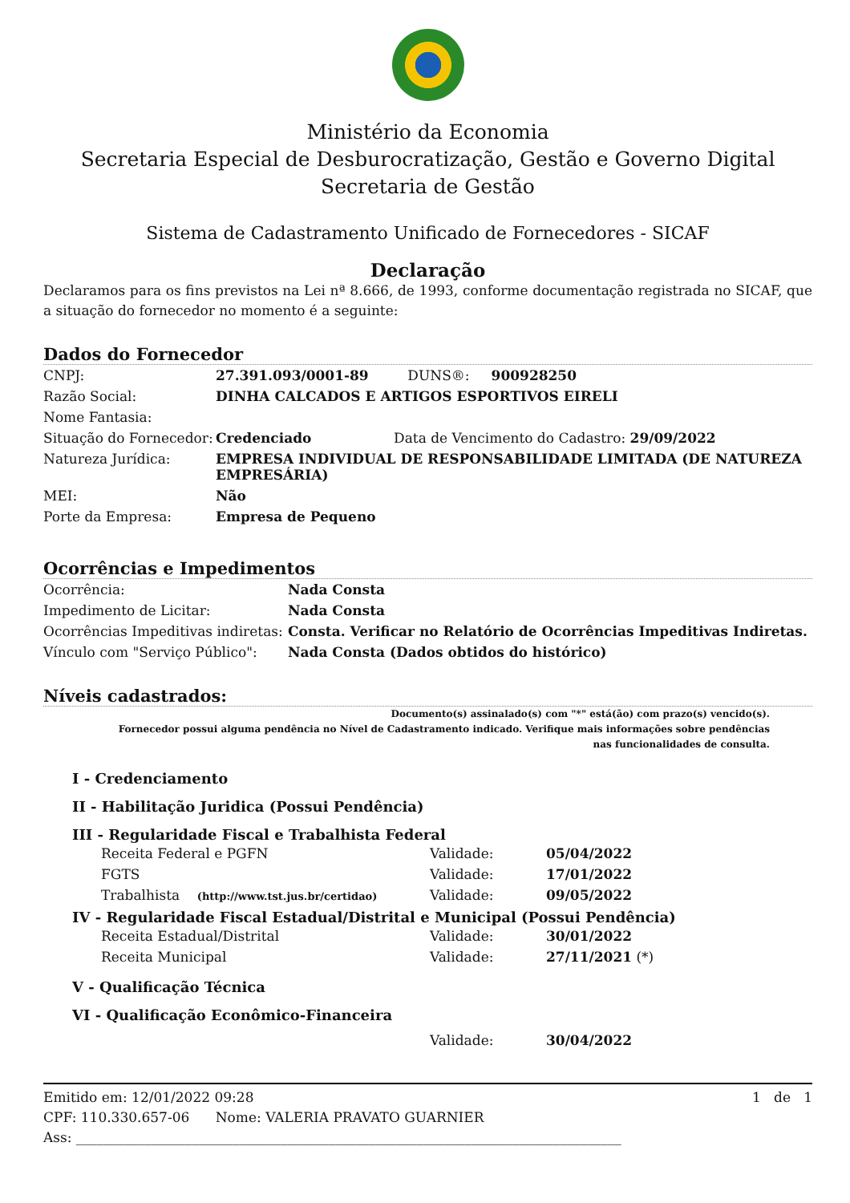Ministério da Economia
Secretaria Especial de Desburocratização, Gestão e Governo Digital
Secretaria de Gestão
Sistema de Cadastramento Unificado de Fornecedores - SICAF
Declaração
Declaramos para os fins previstos na Lei nª 8.666, de 1993, conforme documentação registrada no SICAF, que a situação do fornecedor no momento é a seguinte:
Dados do Fornecedor
| CNPJ: | 27.391.093/0001-89 DUNS®: 900928250 |
| Razão Social: | DINHA CALCADOS E ARTIGOS ESPORTIVOS EIRELI |
| Nome Fantasia: | |
| Situação do Fornecedor: | Credenciado Data de Vencimento do Cadastro: 29/09/2022 |
| Natureza Jurídica: | EMPRESA INDIVIDUAL DE RESPONSABILIDADE LIMITADA (DE NATUREZA EMPRESÁRIA) |
| MEI: | Não |
| Porte da Empresa: | Empresa de Pequeno |
Ocorrências e Impedimentos
| Ocorrência: | Nada Consta |
| Impedimento de Licitar: | Nada Consta |
| Ocorrências Impeditivas indiretas: | Consta. Verificar no Relatório de Ocorrências Impeditivas Indiretas. |
| Vínculo com "Serviço Público": | Nada Consta (Dados obtidos do histórico) |
Níveis cadastrados:
Documento(s) assinalado(s) com "*" está(ão) com prazo(s) vencido(s).
Fornecedor possui alguma pendência no Nível de Cadastramento indicado. Verifique mais informações sobre pendências
nas funcionalidades de consulta.
I - Credenciamento
II - Habilitação Juridica (Possui Pendência)
III - Regularidade Fiscal e Trabalhista Federal
| Receita Federal e PGFN | Validade: | 05/04/2022 |
| FGTS | Validade: | 17/01/2022 |
| Trabalhista (http://www.tst.jus.br/certidao) | Validade: | 09/05/2022 |
IV - Regularidade Fiscal Estadual/Distrital e Municipal (Possui Pendência)
| Receita Estadual/Distrital | Validade: | 30/01/2022 |
| Receita Municipal | Validade: | 27/11/2021 (*) |
V - Qualificação Técnica
VI - Qualificação Econômico-Financeira
| Validade: | 30/04/2022 |
Emitido em: 12/01/2022 09:28 1 de 1
CPF: 110.330.657-06 Nome: VALERIA PRAVATO GUARNIER
Ass: ________________________________________________________________________________